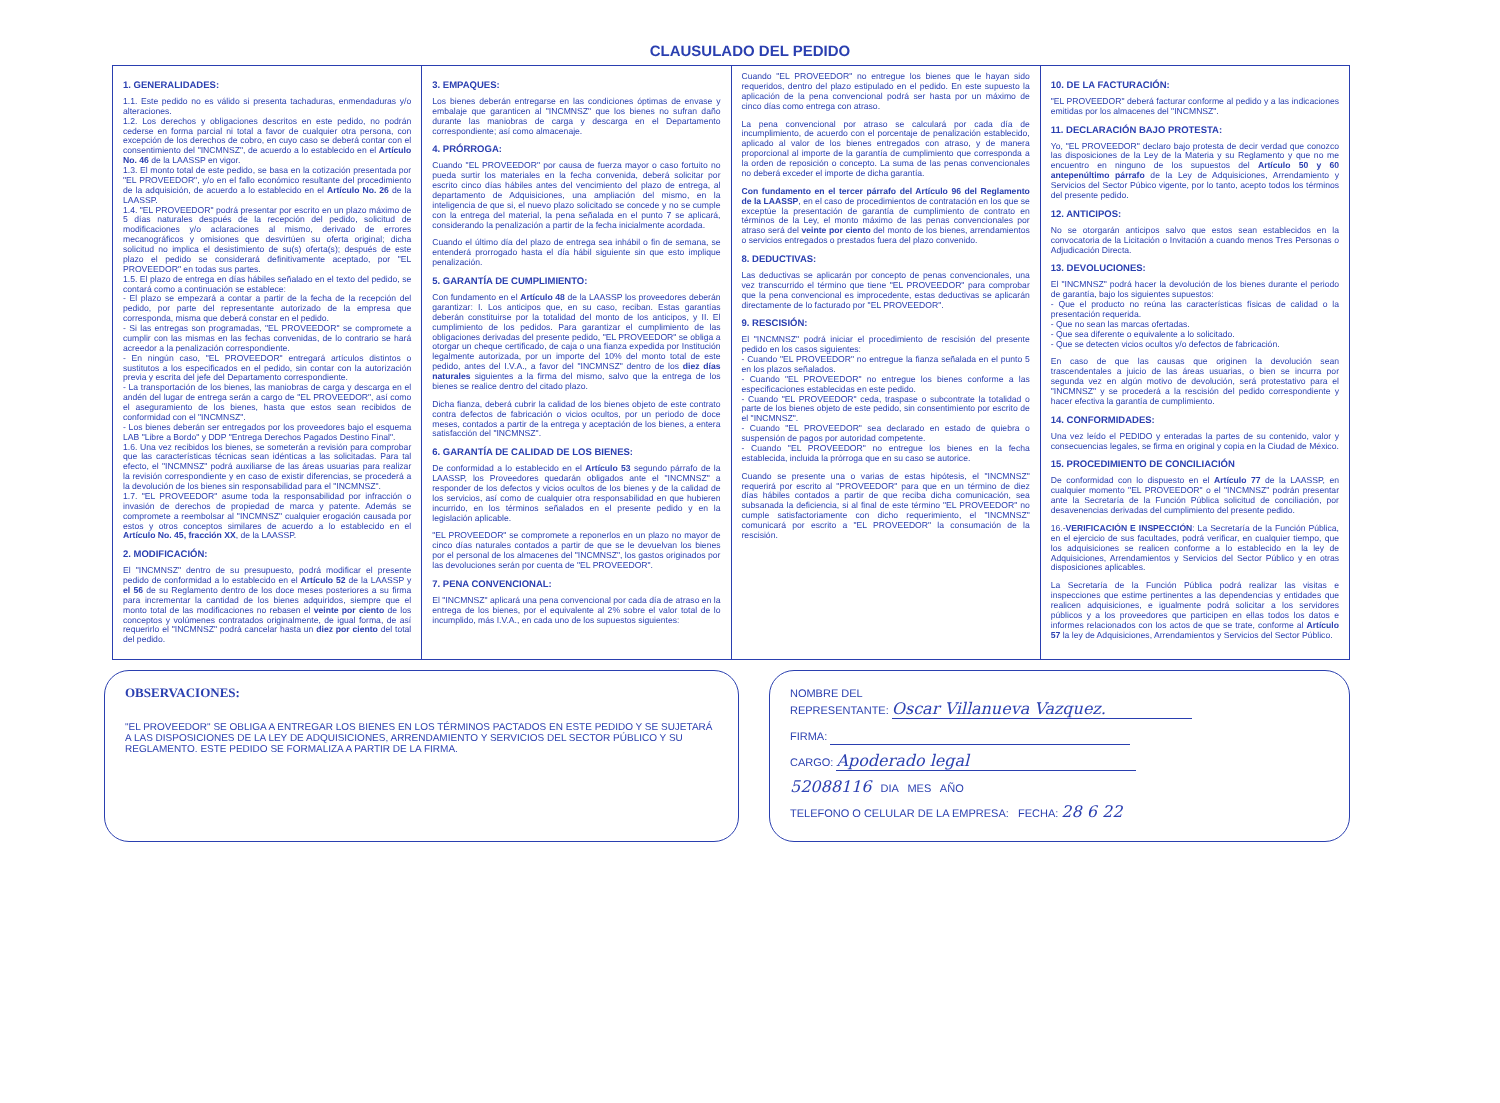CLAUSULADO DEL PEDIDO
1. GENERALIDADES:
1.1. Este pedido no es válido si presenta tachaduras, enmendaduras y/o alteraciones.
1.2. Los derechos y obligaciones descritos en este pedido, no podrán cederse en forma parcial ni total a favor de cualquier otra persona, con excepción de los derechos de cobro, en cuyo caso se deberá contar con el consentimiento del "INCMNSZ", de acuerdo a lo establecido en el Artículo No. 46 de la LAASSP en vigor.
1.3. El monto total de este pedido, se basa en la cotización presentada por "EL PROVEEDOR", y/o en el fallo económico resultante del procedimiento de la adquisición, de acuerdo a lo establecido en el Artículo No. 26 de la LAASSP.
1.4. "EL PROVEEDOR" podrá presentar por escrito en un plazo máximo de 5 días naturales después de la recepción del pedido, solicitud de modificaciones y/o aclaraciones al mismo, derivado de errores mecanográficos y omisiones que desvirtúen su oferta original; dicha solicitud no implica el desistimiento de su(s) oferta(s); después de este plazo el pedido se considerará definitivamente aceptado, por "EL PROVEEDOR" en todas sus partes.
1.5. El plazo de entrega en días hábiles señalado en el texto del pedido, se contará como a continuación se establece:
- El plazo se empezará a contar a partir de la fecha de la recepción del pedido, por parte del representante autorizado de la empresa que corresponda, misma que deberá constar en el pedido.
- Si las entregas son programadas, "EL PROVEEDOR" se compromete a cumplir con las mismas en las fechas convenidas, de lo contrario se hará acreedor a la penalización correspondiente.
- En ningún caso, "EL PROVEEDOR" entregará artículos distintos o sustitutos a los especificados en el pedido, sin contar con la autorización previa y escrita del jefe del Departamento correspondiente.
- La transportación de los bienes, las maniobras de carga y descarga en el andén del lugar de entrega serán a cargo de "EL PROVEEDOR", así como el aseguramiento de los bienes, hasta que estos sean recibidos de conformidad con el "INCMNSZ".
- Los bienes deberán ser entregados por los proveedores bajo el esquema LAB "Libre a Bordo" y DDP "Entrega Derechos Pagados Destino Final".
1.6. Una vez recibidos los bienes, se someterán a revisión para comprobar que las características técnicas sean idénticas a las solicitadas. Para tal efecto, el "INCMNSZ" podrá auxiliarse de las áreas usuarias para realizar la revisión correspondiente y en caso de existir diferencias, se procederá a la devolución de los bienes sin responsabilidad para el "INCMNSZ".
1.7. "EL PROVEEDOR" asume toda la responsabilidad por infracción o invasión de derechos de propiedad de marca y patente. Además se compromete a reembolsar al "INCMNSZ" cualquier erogación causada por estos y otros conceptos similares de acuerdo a lo establecido en el Artículo No. 45, fracción XX, de la LAASSP.
2. MODIFICACIÓN:
El "INCMNSZ" dentro de su presupuesto, podrá modificar el presente pedido de conformidad a lo establecido en el Artículo 52 de la LAASSP y el 56 de su Reglamento dentro de los doce meses posteriores a su firma para incrementar la cantidad de los bienes adquiridos, siempre que el monto total de las modificaciones no rebasen el veinte por ciento de los conceptos y volúmenes contratados originalmente, de igual forma, de así requerirlo el "INCMNSZ" podrá cancelar hasta un diez por ciento del total del pedido.
3. EMPAQUES:
Los bienes deberán entregarse en las condiciones óptimas de envase y embalaje que garanticen al "INCMNSZ" que los bienes no sufran daño durante las maniobras de carga y descarga en el Departamento correspondiente; así como almacenaje.
4. PRÓRROGA:
Cuando "EL PROVEEDOR" por causa de fuerza mayor o caso fortuito no pueda surtir los materiales en la fecha convenida, deberá solicitar por escrito cinco días hábiles antes del vencimiento del plazo de entrega, al departamento de Adquisiciones, una ampliación del mismo, en la inteligencia de que si, el nuevo plazo solicitado se concede y no se cumple con la entrega del material, la pena señalada en el punto 7 se aplicará, considerando la penalización a partir de la fecha inicialmente acordada.
Cuando el último día del plazo de entrega sea inhábil o fin de semana, se entenderá prorrogado hasta el día hábil siguiente sin que esto implique penalización.
5. GARANTÍA DE CUMPLIMIENTO:
Con fundamento en el Artículo 48 de la LAASSP los proveedores deberán garantizar: I. Los anticipos que, en su caso, reciban. Estas garantías deberán constituirse por la totalidad del monto de los anticipos, y II. El cumplimiento de los pedidos. Para garantizar el cumplimiento de las obligaciones derivadas del presente pedido, "EL PROVEEDOR" se obliga a otorgar un cheque certificado, de caja o una fianza expedida por Institución legalmente autorizada, por un importe del 10% del monto total de este pedido, antes del I.V.A., a favor del "INCMNSZ" dentro de los diez días naturales siguientes a la firma del mismo, salvo que la entrega de los bienes se realice dentro del citado plazo.
Dicha fianza, deberá cubrir la calidad de los bienes objeto de este contrato contra defectos de fabricación o vicios ocultos, por un periodo de doce meses, contados a partir de la entrega y aceptación de los bienes, a entera satisfacción del "INCMNSZ".
6. GARANTÍA DE CALIDAD DE LOS BIENES:
De conformidad a lo establecido en el Artículo 53 segundo párrafo de la LAASSP, los Proveedores quedarán obligados ante el "INCMNSZ" a responder de los defectos y vicios ocultos de los bienes y de la calidad de los servicios, así como de cualquier otra responsabilidad en que hubieren incurrido, en los términos señalados en el presente pedido y en la legislación aplicable.
"EL PROVEEDOR" se compromete a reponerlos en un plazo no mayor de cinco días naturales contados a partir de que se le devuelvan los bienes por el personal de los almacenes del "INCMNSZ", los gastos originados por las devoluciones serán por cuenta de "EL PROVEEDOR".
7. PENA CONVENCIONAL:
El "INCMNSZ" aplicará una pena convencional por cada día de atraso en la entrega de los bienes, por el equivalente al 2% sobre el valor total de lo incumplido, más I.V.A., en cada uno de los supuestos siguientes:
Cuando "EL PROVEEDOR" no entregue los bienes que le hayan sido requeridos, dentro del plazo estipulado en el pedido. En este supuesto la aplicación de la pena convencional podrá ser hasta por un máximo de cinco días como entrega con atraso.
La pena convencional por atraso se calculará por cada día de incumplimiento, de acuerdo con el porcentaje de penalización establecido, aplicado al valor de los bienes entregados con atraso, y de manera proporcional al importe de la garantía de cumplimiento que corresponda a la orden de reposición o concepto. La suma de las penas convencionales no deberá exceder el importe de dicha garantía.
Con fundamento en el tercer párrafo del Artículo 96 del Reglamento de la LAASSP, en el caso de procedimientos de contratación en los que se exceptúe la presentación de garantía de cumplimiento de contrato en términos de la Ley, el monto máximo de las penas convencionales por atraso será del veinte por ciento del monto de los bienes, arrendamientos o servicios entregados o prestados fuera del plazo convenido.
8. DEDUCTIVAS:
Las deductivas se aplicarán por concepto de penas convencionales, una vez transcurrido el término que tiene "EL PROVEEDOR" para comprobar que la pena convencional es improcedente, estas deductivas se aplicarán directamente de lo facturado por "EL PROVEEDOR".
9. RESCISIÓN:
El "INCMNSZ" podrá iniciar el procedimiento de rescisión del presente pedido en los casos siguientes:
- Cuando "EL PROVEEDOR" no entregue la fianza señalada en el punto 5 en los plazos señalados.
- Cuando "EL PROVEEDOR" no entregue los bienes conforme a las especificaciones establecidas en este pedido.
- Cuando "EL PROVEEDOR" ceda, traspase o subcontrate la totalidad o parte de los bienes objeto de este pedido, sin consentimiento por escrito de el "INCMNSZ".
- Cuando "EL PROVEEDOR" sea declarado en estado de quiebra o suspensión de pagos por autoridad competente.
- Cuando "EL PROVEEDOR" no entregue los bienes en la fecha establecida, incluida la prórroga que en su caso se autorice.
Cuando se presente una o varias de estas hipótesis, el "INCMNSZ" requerirá por escrito al "PROVEEDOR" para que en un término de diez días hábiles contados a partir de que reciba dicha comunicación, sea subsanada la deficiencia, si al final de este término "EL PROVEEDOR" no cumple satisfactoriamente con dicho requerimiento, el "INCMNSZ" comunicará por escrito a "EL PROVEEDOR" la consumación de la rescisión.
10. DE LA FACTURACIÓN:
"EL PROVEEDOR" deberá facturar conforme al pedido y a las indicaciones emitidas por los almacenes del "INCMNSZ".
11. DECLARACIÓN BAJO PROTESTA:
Yo, "EL PROVEEDOR" declaro bajo protesta de decir verdad que conozco las disposiciones de la Ley de la Materia y su Reglamento y que no me encuentro en ninguno de los supuestos del Artículo 50 y 60 antepenúltimo párrafo de la Ley de Adquisiciones, Arrendamiento y Servicios del Sector Púbico vigente, por lo tanto, acepto todos los términos del presente pedido.
12. ANTICIPOS:
No se otorgarán anticipos salvo que estos sean establecidos en la convocatoria de la Licitación o Invitación a cuando menos Tres Personas o Adjudicación Directa.
13. DEVOLUCIONES:
El "INCMNSZ" podrá hacer la devolución de los bienes durante el periodo de garantía, bajo los siguientes supuestos:
- Que el producto no reúna las características físicas de calidad o la presentación requerida.
- Que no sean las marcas ofertadas.
- Que sea diferente o equivalente a lo solicitado.
- Que se detecten vicios ocultos y/o defectos de fabricación.
En caso de que las causas que originen la devolución sean trascendentales a juicio de las áreas usuarias, o bien se incurra por segunda vez en algún motivo de devolución, será protestativo para el "INCMNSZ" y se procederá a la rescisión del pedido correspondiente y hacer efectiva la garantía de cumplimiento.
14. CONFORMIDADES:
Una vez leído el PEDIDO y enteradas la partes de su contenido, valor y consecuencias legales, se firma en original y copia en la Ciudad de México.
15. PROCEDIMIENTO DE CONCILIACIÓN
De conformidad con lo dispuesto en el Artículo 77 de la LAASSP, en cualquier momento "EL PROVEEDOR" o el "INCMNSZ" podrán presentar ante la Secretaría de la Función Pública solicitud de conciliación, por desavenencias derivadas del cumplimiento del presente pedido.
16.-VERIFICACIÓN E INSPECCIÓN: La Secretaría de la Función Pública, en el ejercicio de sus facultades, podrá verificar, en cualquier tiempo, que los adquisiciones se realicen conforme a lo establecido en la ley de Adquisiciones, Arrendamientos y Servicios del Sector Público y en otras disposiciones aplicables.
La Secretaría de la Función Pública podrá realizar las visitas e inspecciones que estime pertinentes a las dependencias y entidades que realicen adquisiciones, e igualmente podrá solicitar a los servidores públicos y a los proveedores que participen en ellas todos los datos e informes relacionados con los actos de que se trate, conforme al Artículo 57 la ley de Adquisiciones, Arrendamientos y Servicios del Sector Público.
OBSERVACIONES:
"EL PROVEEDOR" SE OBLIGA A ENTREGAR LOS BIENES EN LOS TÉRMINOS PACTADOS EN ESTE PEDIDO Y SE SUJETARÁ A LAS DISPOSICIONES DE LA LEY DE ADQUISICIONES, ARRENDAMIENTO Y SERVICIOS DEL SECTOR PÚBLICO Y SU REGLAMENTO. ESTE PEDIDO SE FORMALIZA A PARTIR DE LA FIRMA.
NOMBRE DEL
REPRESENTANTE: Oscar Villanueva Vazquez.
FIRMA:
CARGO: Apoderado legal
52088116 DIA MES AÑO
TELEFONO O CELULAR DE LA EMPRESA: FECHA: 28 6 22